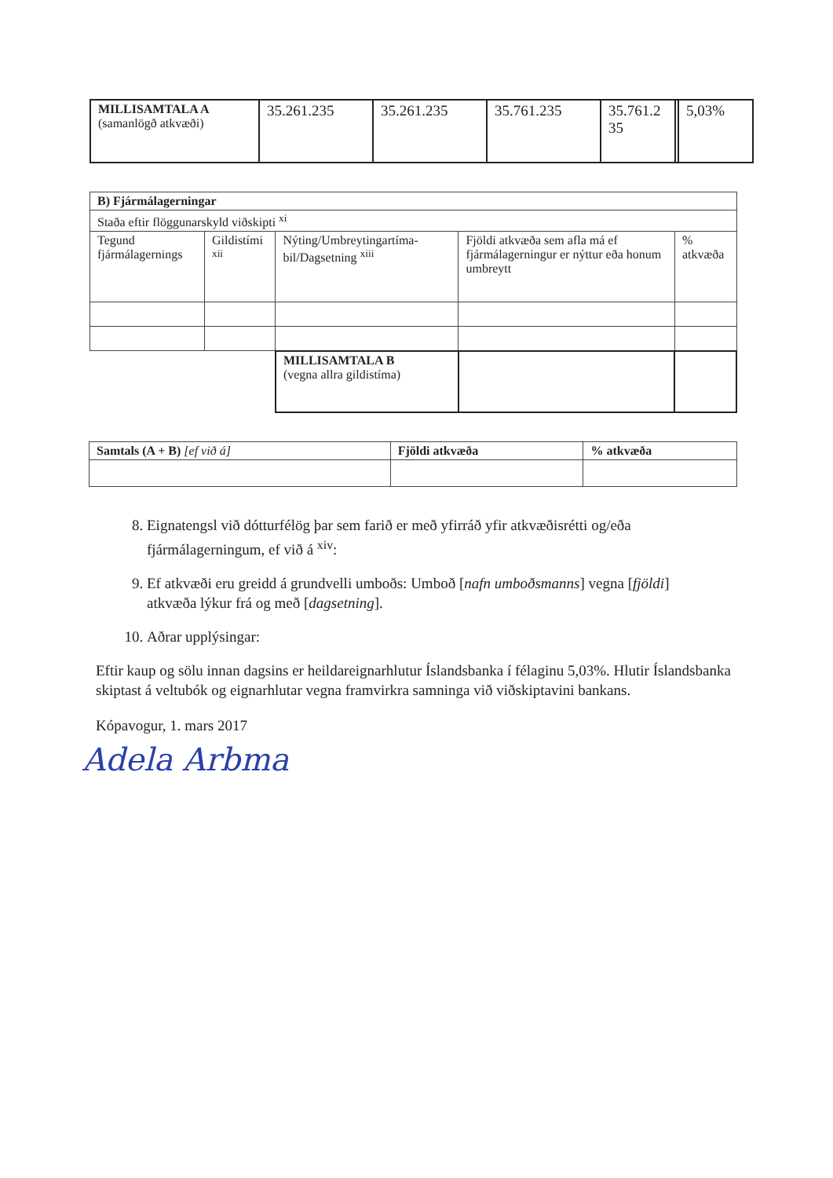| MILLISAMTALA A (samanlögð atkvæði) | 35.261.235 | 35.261.235 | 35.761.235 | 35.761.2 35 | | 5,03% |
| B) Fjármálagerningar | | | | |
| Staða eftir flöggunarskyld viðskipti <sup>xi</sup> | | | | |
| Tegund fjármálagernings | Gildistími <sup>xii</sup> | Nýting/Umbreytingartíma-bil/Dagsetning <sup>xiii</sup> | Fjöldi atkvæða sem afla má ef fjármálagerningur er nýttur eða honum umbreytt | % atkvæða |
| | | MILLISAMTALA B (vegna allra gildistíma) | | |
| Samtals (A + B) [ef við á] | Fjöldi atkvæða | % atkvæða |
8. Eignatengsl við dótturfélög þar sem farið er með yfirráð yfir atkvæðisrétti og/eða fjármálagerningum, ef við á <sup>xiv</sup>:
9. Ef atkvæði eru greidd á grundvelli umboðs: Umboð [nafn umboðsmanns] vegna [fjöldi] atkvæða lýkur frá og með [dagsetning].
10. Aðrar upplýsingar:
Eftir kaup og sölu innan dagsins er heildareignarhlutur Íslandsbanka í félaginu 5,03%. Hlutir Íslandsbanka skiptast á veltubók og eignarhlutar vegna framvirkra samninga við viðskiptavini bankans.
Kópavogur, 1. mars 2017
Adela Arbma